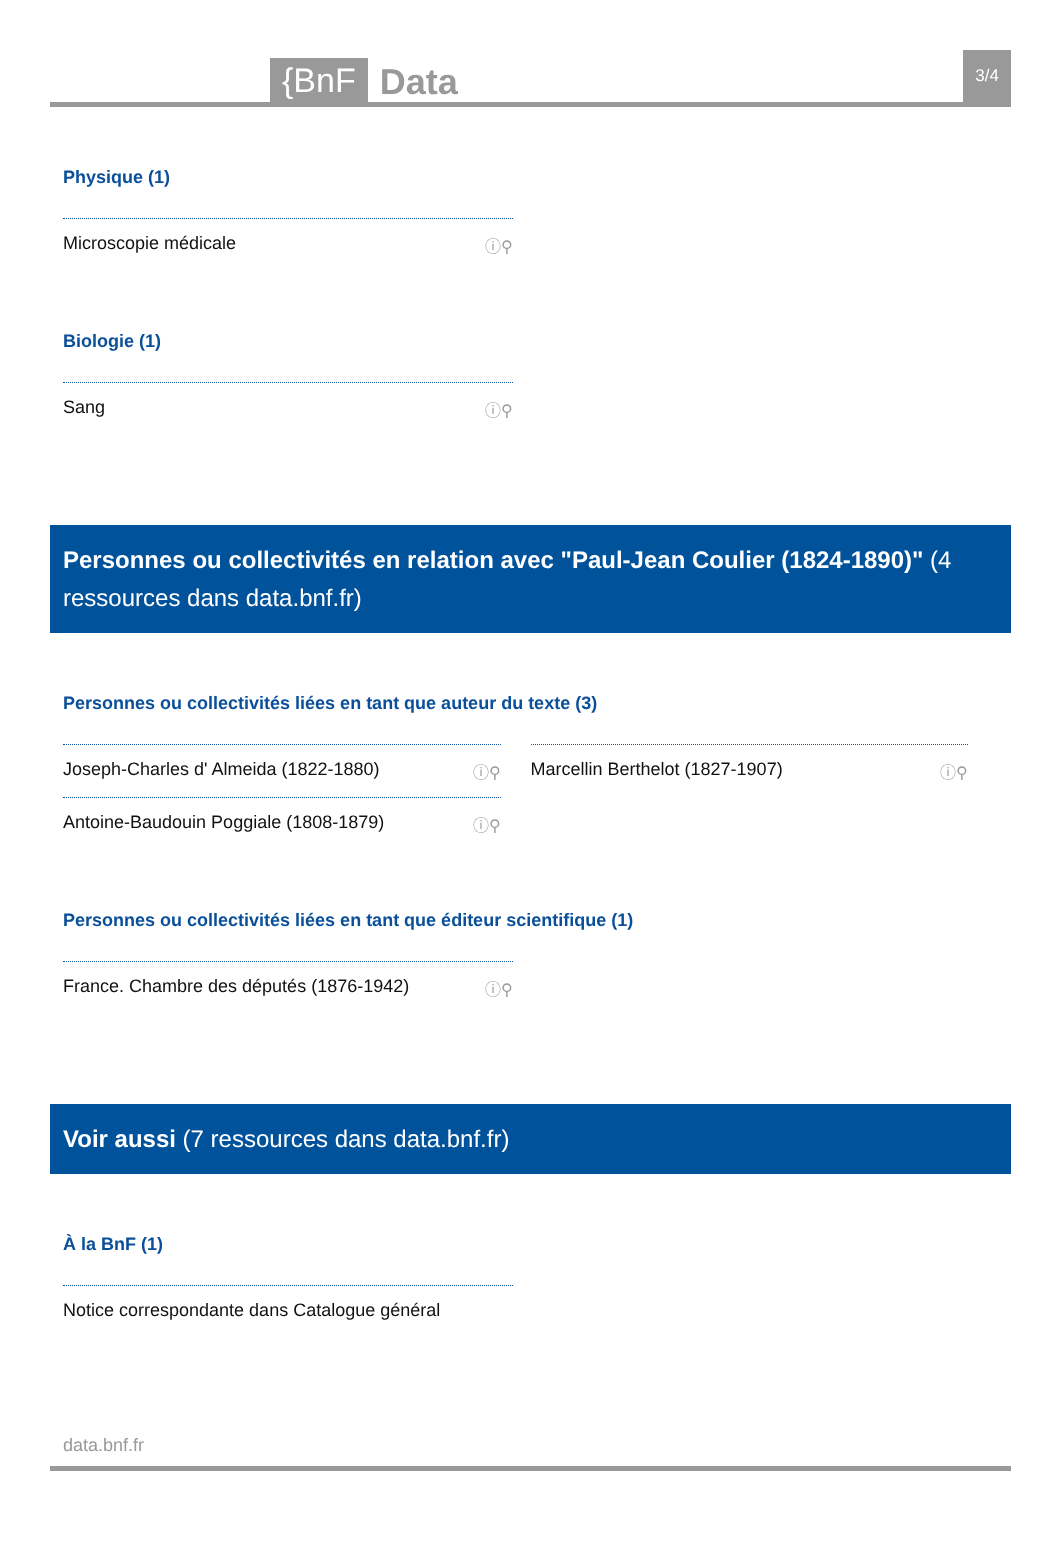{BnF Data 3/4
Physique (1)
Microscopie médicale ⓘ⚲
Biologie (1)
Sang ⓘ⚲
Personnes ou collectivités en relation avec "Paul-Jean Coulier (1824-1890)" (4 ressources dans data.bnf.fr)
Personnes ou collectivités liées en tant que auteur du texte (3)
Joseph-Charles d' Almeida (1822-1880) ⓘ⚲
Antoine-Baudouin Poggiale (1808-1879) ⓘ⚲
Marcellin Berthelot (1827-1907) ⓘ⚲
Personnes ou collectivités liées en tant que éditeur scientifique (1)
France. Chambre des députés (1876-1942) ⓘ⚲
Voir aussi (7 ressources dans data.bnf.fr)
À la BnF (1)
Notice correspondante dans Catalogue général
data.bnf.fr